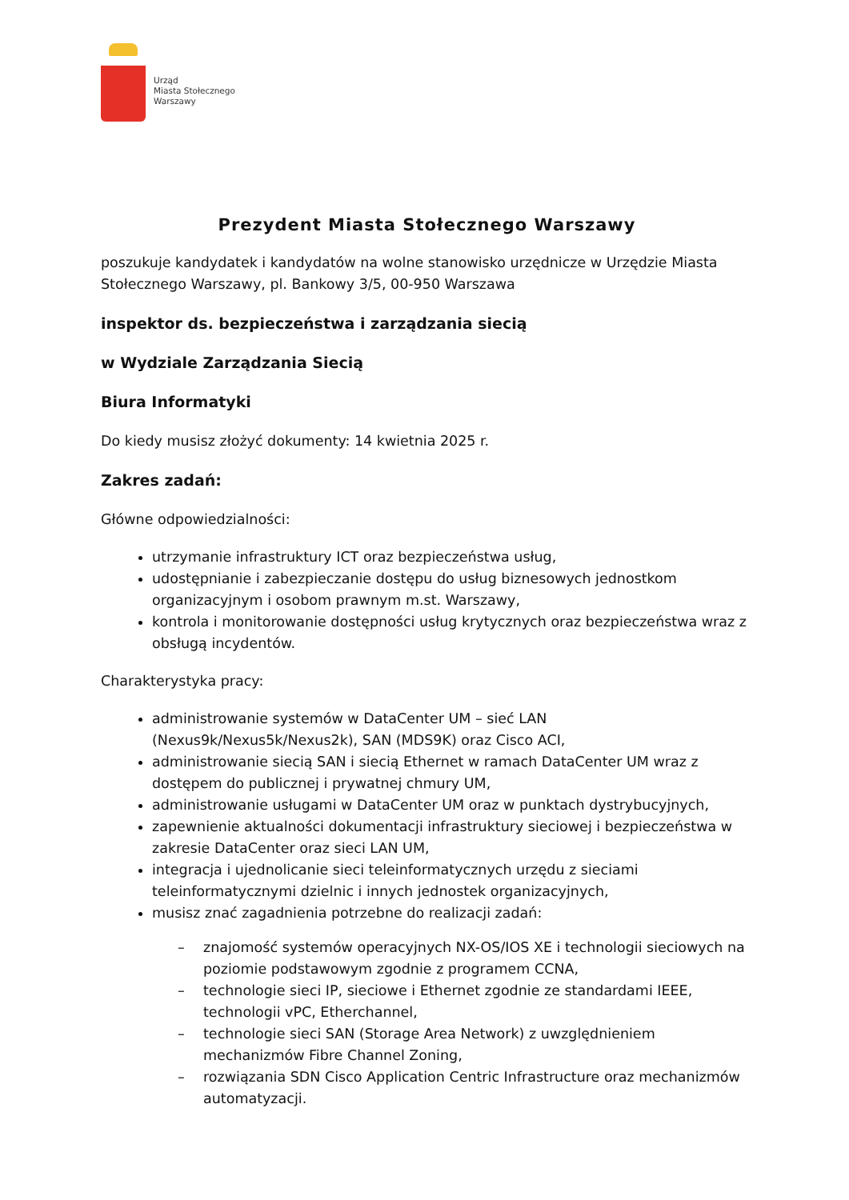Urząd
Miasta Stołecznego
Warszawy
Prezydent Miasta Stołecznego Warszawy
poszukuje kandydatek i kandydatów na wolne stanowisko urzędnicze w Urzędzie Miasta Stołecznego Warszawy, pl. Bankowy 3/5, 00-950 Warszawa
inspektor ds. bezpieczeństwa i zarządzania siecią
w Wydziale Zarządzania Siecią
Biura Informatyki
Do kiedy musisz złożyć dokumenty: 14 kwietnia 2025 r.
Zakres zadań:
Główne odpowiedzialności:
utrzymanie infrastruktury ICT oraz bezpieczeństwa usług,
udostępnianie i zabezpieczanie dostępu do usług biznesowych jednostkom organizacyjnym i osobom prawnym m.st. Warszawy,
kontrola i monitorowanie dostępności usług krytycznych oraz bezpieczeństwa wraz z obsługą incydentów.
Charakterystyka pracy:
administrowanie systemów w DataCenter UM – sieć LAN (Nexus9k/Nexus5k/Nexus2k), SAN (MDS9K) oraz Cisco ACI,
administrowanie siecią SAN i siecią Ethernet w ramach DataCenter UM wraz z dostępem do publicznej i prywatnej chmury UM,
administrowanie usługami w DataCenter UM oraz w punktach dystrybucyjnych,
zapewnienie aktualności dokumentacji infrastruktury sieciowej i bezpieczeństwa w zakresie DataCenter oraz sieci LAN UM,
integracja i ujednolicanie sieci teleinformatycznych urzędu z sieciami teleinformatycznymi dzielnic i innych jednostek organizacyjnych,
musisz znać zagadnienia potrzebne do realizacji zadań:
– znajomość systemów operacyjnych NX-OS/IOS XE i technologii sieciowych na poziomie podstawowym zgodnie z programem CCNA,
– technologie sieci IP, sieciowe i Ethernet zgodnie ze standardami IEEE, technologii vPC, Etherchannel,
– technologie sieci SAN (Storage Area Network) z uwzględnieniem mechanizmów Fibre Channel Zoning,
– rozwiązania SDN Cisco Application Centric Infrastructure oraz mechanizmów automatyzacji.